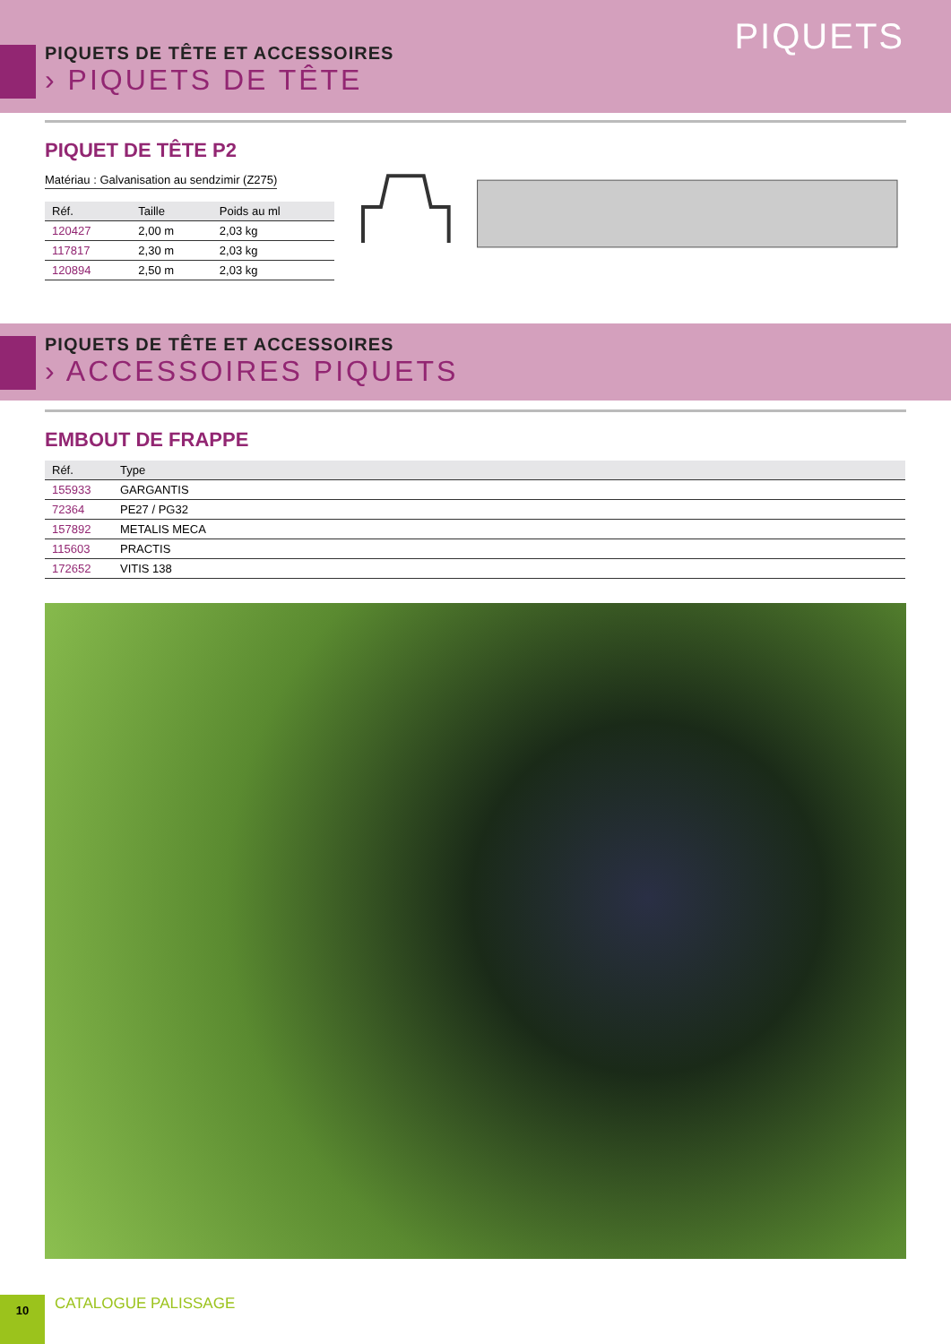PIQUETS
PIQUETS DE TÊTE ET ACCESSOIRES
› PIQUETS DE TÊTE
PIQUET DE TÊTE P2
Matériau : Galvanisation au sendzimir (Z275)
| Réf. | Taille | Poids au ml |
| --- | --- | --- |
| 120427 | 2,00 m | 2,03 kg |
| 117817 | 2,30 m | 2,03 kg |
| 120894 | 2,50 m | 2,03 kg |
PIQUETS DE TÊTE ET ACCESSOIRES
› ACCESSOIRES PIQUETS
EMBOUT DE FRAPPE
| Réf. | Type |
| --- | --- |
| 155933 | GARGANTIS |
| 72364 | PE27 / PG32 |
| 157892 | METALIS MECA |
| 115603 | PRACTIS |
| 172652 | VITIS 138 |
10
CATALOGUE PALISSAGE